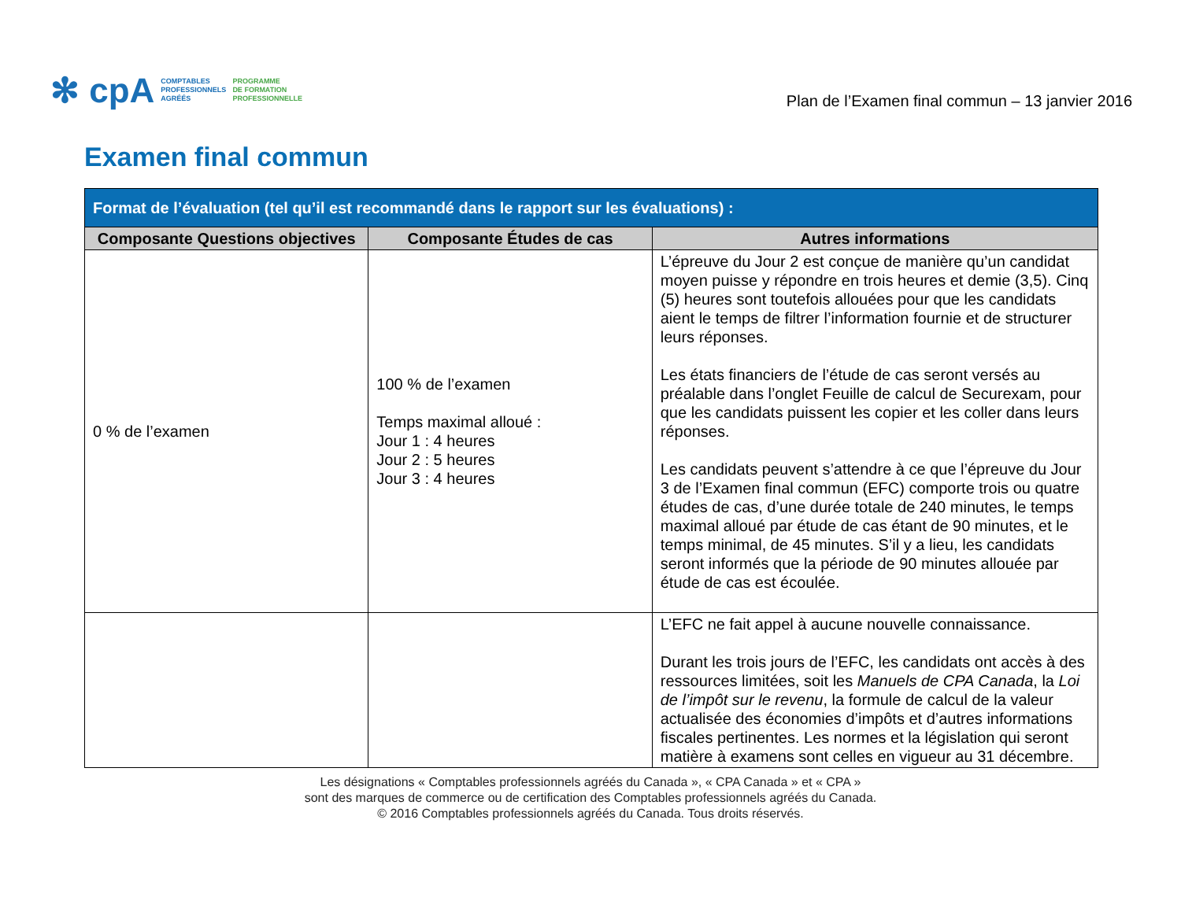✻ cpA
COMPTABLES
PROFESSIONNELS
AGRÉÉS
PROGRAMME
DE FORMATION
PROFESSIONNELLE
Plan de l’Examen final commun – 13 janvier 2016
Examen final commun
| Format de l’évaluation (tel qu’il est recommandé dans le rapport sur les évaluations) : | | |
| --- | --- | --- |
| Composante Questions objectives | Composante Études de cas | Autres informations |
| 0 % de l’examen | 100 % de l’examen Temps maximal alloué : Jour 1 : 4 heures Jour 2 : 5 heures Jour 3 : 4 heures | L’épreuve du Jour 2 est conçue de manière qu’un candidat moyen puisse y répondre en trois heures et demie (3,5). Cinq (5) heures sont toutefois allouées pour que les candidats aient le temps de filtrer l’information fournie et de structurer leurs réponses. Les états financiers de l’étude de cas seront versés au préalable dans l’onglet Feuille de calcul de Securexam, pour que les candidats puissent les copier et les coller dans leurs réponses. Les candidats peuvent s’attendre à ce que l’épreuve du Jour 3 de l’Examen final commun (EFC) comporte trois ou quatre études de cas, d’une durée totale de 240 minutes, le temps maximal alloué par étude de cas étant de 90 minutes, et le temps minimal, de 45 minutes. S’il y a lieu, les candidats seront informés que la période de 90 minutes allouée par étude de cas est écoulée. |
| | | L’EFC ne fait appel à aucune nouvelle connaissance. Durant les trois jours de l’EFC, les candidats ont accès à des ressources limitées, soit les Manuels de CPA Canada , la Loi de l’impôt sur le revenu , la formule de calcul de la valeur actualisée des économies d’impôts et d’autres informations fiscales pertinentes. Les normes et la législation qui seront matière à examens sont celles en vigueur au 31 décembre. |
Les désignations « Comptables professionnels agréés du Canada », « CPA Canada » et « CPA »
sont des marques de commerce ou de certification des Comptables professionnels agréés du Canada.
© 2016 Comptables professionnels agréés du Canada. Tous droits réservés.